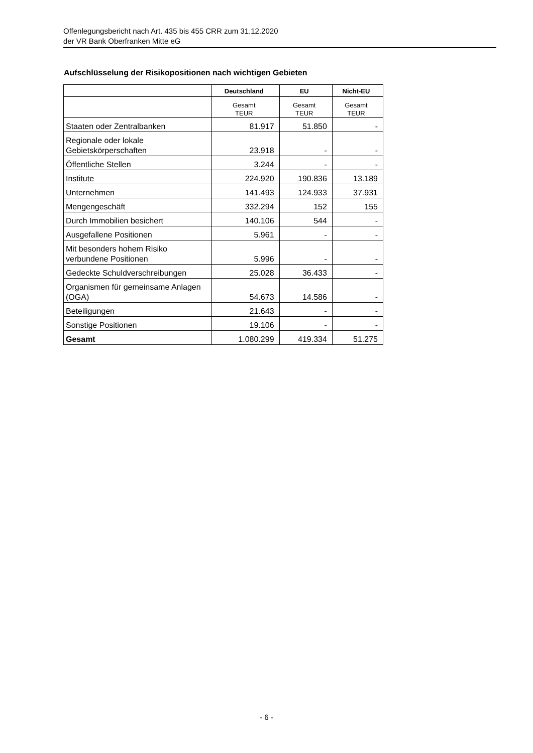Offenlegungsbericht nach Art. 435 bis 455 CRR zum 31.12.2020
der VR Bank Oberfranken Mitte eG
Aufschlüsselung der Risikopositionen nach wichtigen Gebieten
| | Deutschland | EU | Nicht-EU |
| --- | --- | --- | --- |
| | Gesamt TEUR | Gesamt TEUR | Gesamt TEUR |
| Staaten oder Zentralbanken | 81.917 | 51.850 | - |
| Regionale oder lokale Gebietskörperschaften | 23.918 | - | - |
| Öffentliche Stellen | 3.244 | - | - |
| Institute | 224.920 | 190.836 | 13.189 |
| Unternehmen | 141.493 | 124.933 | 37.931 |
| Mengengeschäft | 332.294 | 152 | 155 |
| Durch Immobilien besichert | 140.106 | 544 | - |
| Ausgefallene Positionen | 5.961 | - | - |
| Mit besonders hohem Risiko verbundene Positionen | 5.996 | - | - |
| Gedeckte Schuldverschreibungen | 25.028 | 36.433 | - |
| Organismen für gemeinsame Anlagen (OGA) | 54.673 | 14.586 | - |
| Beteiligungen | 21.643 | - | - |
| Sonstige Positionen | 19.106 | - | - |
| Gesamt | 1.080.299 | 419.334 | 51.275 |
- 6 -